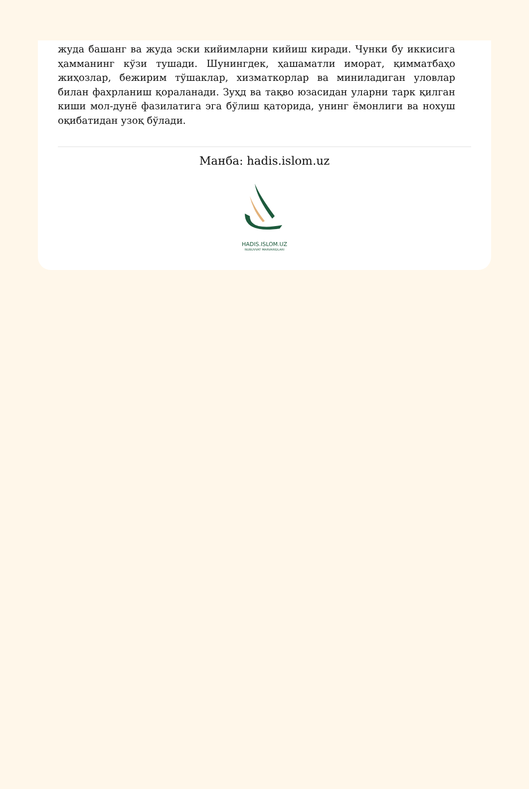жуда башанг ва жуда эски кийимларни кийиш киради. Чунки бу иккисига ҳамманинг кўзи тушади. Шунингдек, ҳашаматли иморат, қимматбаҳо жиҳозлар, бежирим тўшаклар, хизматкорлар ва миниладиган уловлар билан фахрланиш қораланади. Зуҳд ва тақво юзасидан уларни тарк қилган киши мол-дунё фазилатига эга бўлиш қаторида, унинг ёмонлиги ва нохуш оқибатидан узоқ бўлади.
Манба: hadis.islom.uz
HADIS.ISLOM.UZ
NUBUVVAT MARVARIDLARI